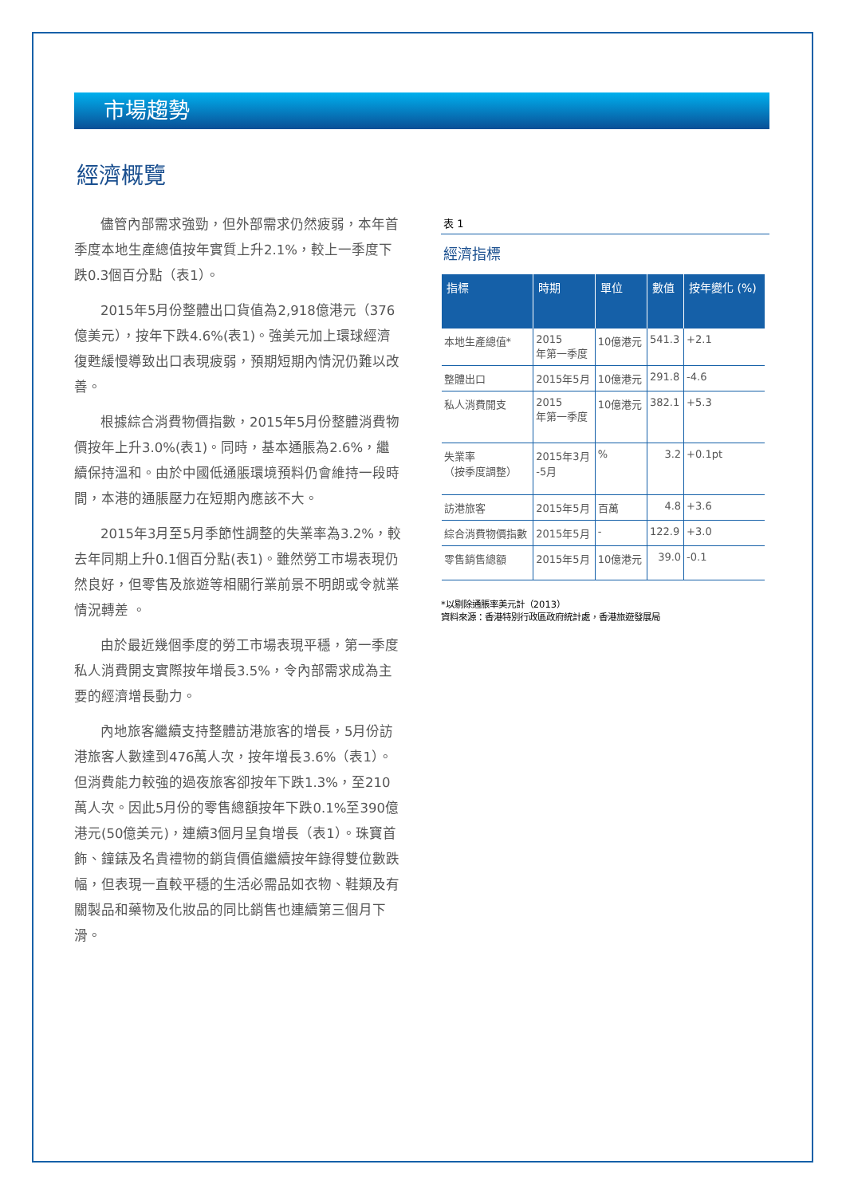市場趨勢
經濟概覽
儘管內部需求強勁，但外部需求仍然疲弱，本年首季度本地生產總值按年實質上升2.1%，較上一季度下跌0.3個百分點（表1）。
2015年5月份整體出口貨值為2,918億港元（376億美元），按年下跌4.6%(表1)。強美元加上環球經濟復甦緩慢導致出口表現疲弱，預期短期內情況仍難以改善。
根據綜合消費物價指數，2015年5月份整體消費物價按年上升3.0%(表1)。同時，基本通脹為2.6%，繼續保持溫和。由於中國低通脹環境預料仍會維持一段時間，本港的通脹壓力在短期內應該不大。
2015年3月至5月季節性調整的失業率為3.2%，較去年同期上升0.1個百分點(表1)。雖然勞工市場表現仍然良好，但零售及旅遊等相關行業前景不明朗或令就業情況轉差 。
由於最近幾個季度的勞工市場表現平穩，第一季度私人消費開支實際按年增長3.5%，令內部需求成為主要的經濟增長動力。
內地旅客繼續支持整體訪港旅客的增長，5月份訪港旅客人數達到476萬人次，按年增長3.6%（表1）。但消費能力較強的過夜旅客卻按年下跌1.3%，至210萬人次。因此5月份的零售總額按年下跌0.1%至390億港元(50億美元)，連續3個月呈負增長（表1）。珠寶首飾、鐘錶及名貴禮物的銷貨價值繼續按年錄得雙位數跌幅，但表現一直較平穩的生活必需品如衣物、鞋類及有關製品和藥物及化妝品的同比銷售也連續第三個月下滑。
表 1
經濟指標
| 指標 | 時期 | 單位 | 數值 | 按年變化 (%) |
| --- | --- | --- | --- | --- |
| 本地生產總值* | 2015 年第一季度 | 10億港元 | 541.3 | +2.1 |
| 整體出口 | 2015年5月 | 10億港元 | 291.8 | -4.6 |
| 私人消費開支 | 2015 年第一季度 | 10億港元 | 382.1 | +5.3 |
| 失業率 （按季度調整） | 2015年3月 -5月 | % | 3.2 | +0.1pt |
| 訪港旅客 | 2015年5月 | 百萬 | 4.8 | +3.6 |
| 綜合消費物價指數 | 2015年5月 | - | 122.9 | +3.0 |
| 零售銷售總額 | 2015年5月 | 10億港元 | 39.0 | -0.1 |
*以剔除通脹率美元計（2013）
資料來源：香港特別行政區政府統計處，香港旅遊發展局